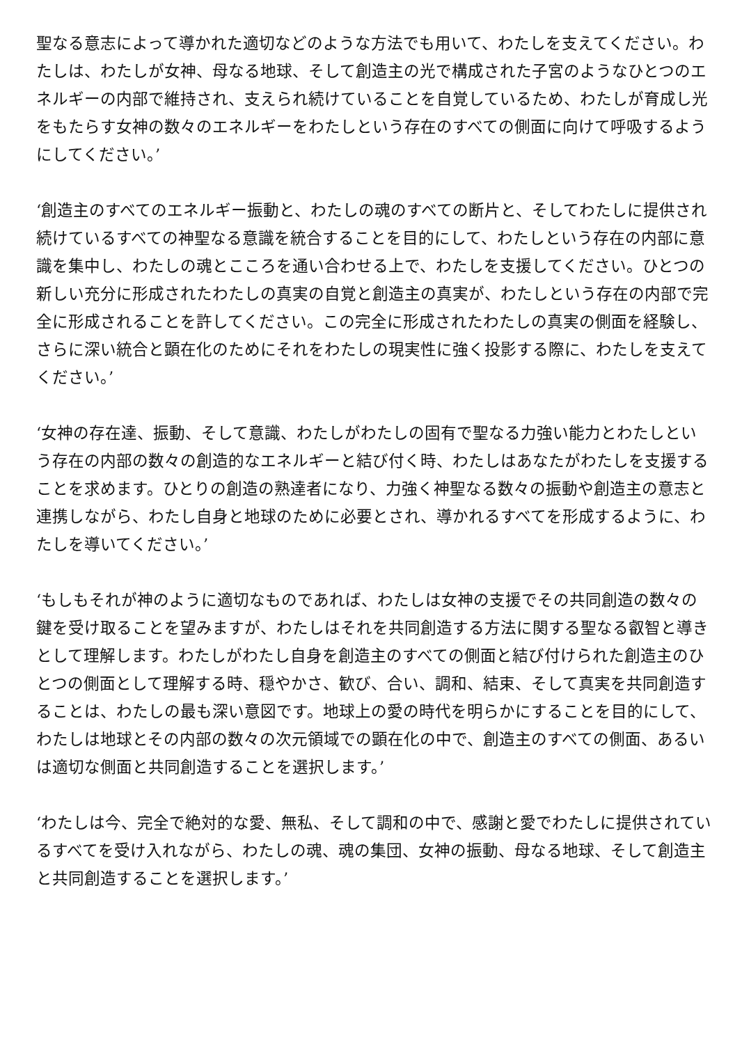聖なる意志によって導かれた適切などのような方法でも用いて、わたしを支えてください。わたしは、わたしが女神、母なる地球、そして創造主の光で構成された子宮のようなひとつのエネルギーの内部で維持され、支えられ続けていることを自覚しているため、わたしが育成し光をもたらす女神の数々のエネルギーをわたしという存在のすべての側面に向けて呼吸するようにしてください。’
‘創造主のすべてのエネルギー振動と、わたしの魂のすべての断片と、そしてわたしに提供され続けているすべての神聖なる意識を統合することを目的にして、わたしという存在の内部に意識を集中し、わたしの魂とこころを通い合わせる上で、わたしを支援してください。ひとつの新しい充分に形成されたわたしの真実の自覚と創造主の真実が、わたしという存在の内部で完全に形成されることを許してください。この完全に形成されたわたしの真実の側面を経験し、さらに深い統合と顕在化のためにそれをわたしの現実性に強く投影する際に、わたしを支えてください。’
‘女神の存在達、振動、そして意識、わたしがわたしの固有で聖なる力強い能力とわたしという存在の内部の数々の創造的なエネルギーと結び付く時、わたしはあなたがわたしを支援することを求めます。ひとりの創造の熟達者になり、力強く神聖なる数々の振動や創造主の意志と連携しながら、わたし自身と地球のために必要とされ、導かれるすべてを形成するように、わたしを導いてください。’
‘もしもそれが神のように適切なものであれば、わたしは女神の支援でその共同創造の数々の鍵を受け取ることを望みますが、わたしはそれを共同創造する方法に関する聖なる叡智と導きとして理解します。わたしがわたし自身を創造主のすべての側面と結び付けられた創造主のひとつの側面として理解する時、穏やかさ、歓び、合い、調和、結束、そして真実を共同創造することは、わたしの最も深い意図です。地球上の愛の時代を明らかにすることを目的にして、わたしは地球とその内部の数々の次元領域での顕在化の中で、創造主のすべての側面、あるいは適切な側面と共同創造することを選択します。’
‘わたしは今、完全で絶対的な愛、無私、そして調和の中で、感謝と愛でわたしに提供されているすべてを受け入れながら、わたしの魂、魂の集団、女神の振動、母なる地球、そして創造主と共同創造することを選択します。’